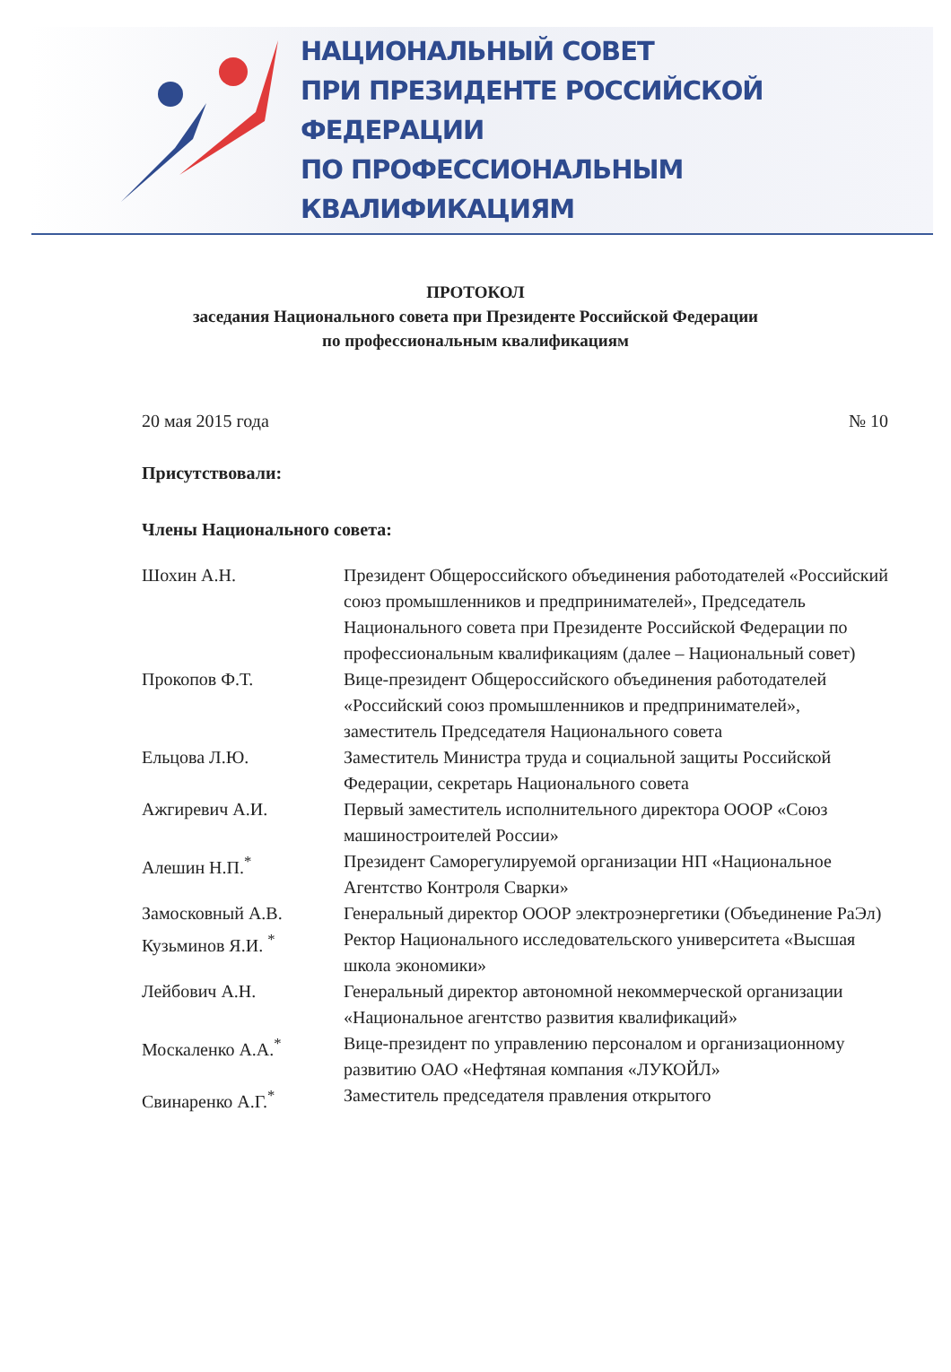НАЦИОНАЛЬНЫЙ СОВЕТ
ПРИ ПРЕЗИДЕНТЕ РОССИЙСКОЙ ФЕДЕРАЦИИ
ПО ПРОФЕССИОНАЛЬНЫМ КВАЛИФИКАЦИЯМ
ПРОТОКОЛ
заседания Национального совета при Президенте Российской Федерации
по профессиональным квалификациям
20 мая 2015 года № 10
Присутствовали:
Члены Национального совета:
| Шохин А.Н. | Президент Общероссийского объединения работодателей «Российский союз промышленников и предпринимателей», Председатель Национального совета при Президенте Российской Федерации по профессиональным квалификациям (далее – Национальный совет) |
| Прокопов Ф.Т. | Вице-президент Общероссийского объединения работодателей «Российский союз промышленников и предпринимателей», заместитель Председателя Национального совета |
| Ельцова Л.Ю. | Заместитель Министра труда и социальной защиты Российской Федерации, секретарь Национального совета |
| Ажгиревич А.И. | Первый заместитель исполнительного директора ОООР «Союз машиностроителей России» |
| Алешин Н.П.<sup>*</sup> | Президент Саморегулируемой организации НП «Национальное Агентство Контроля Сварки» |
| Замосковный А.В. | Генеральный директор ОООР электроэнергетики (Объединение РаЭл) |
| Кузьминов Я.И. <sup>*</sup> | Ректор Национального исследовательского университета «Высшая школа экономики» |
| Лейбович А.Н. | Генеральный директор автономной некоммерческой организации «Национальное агентство развития квалификаций» |
| Москаленко А.А.<sup>*</sup> | Вице-президент по управлению персоналом и организационному развитию ОАО «Нефтяная компания «ЛУКОЙЛ» |
| Свинаренко А.Г.<sup>*</sup> | Заместитель председателя правления открытого |